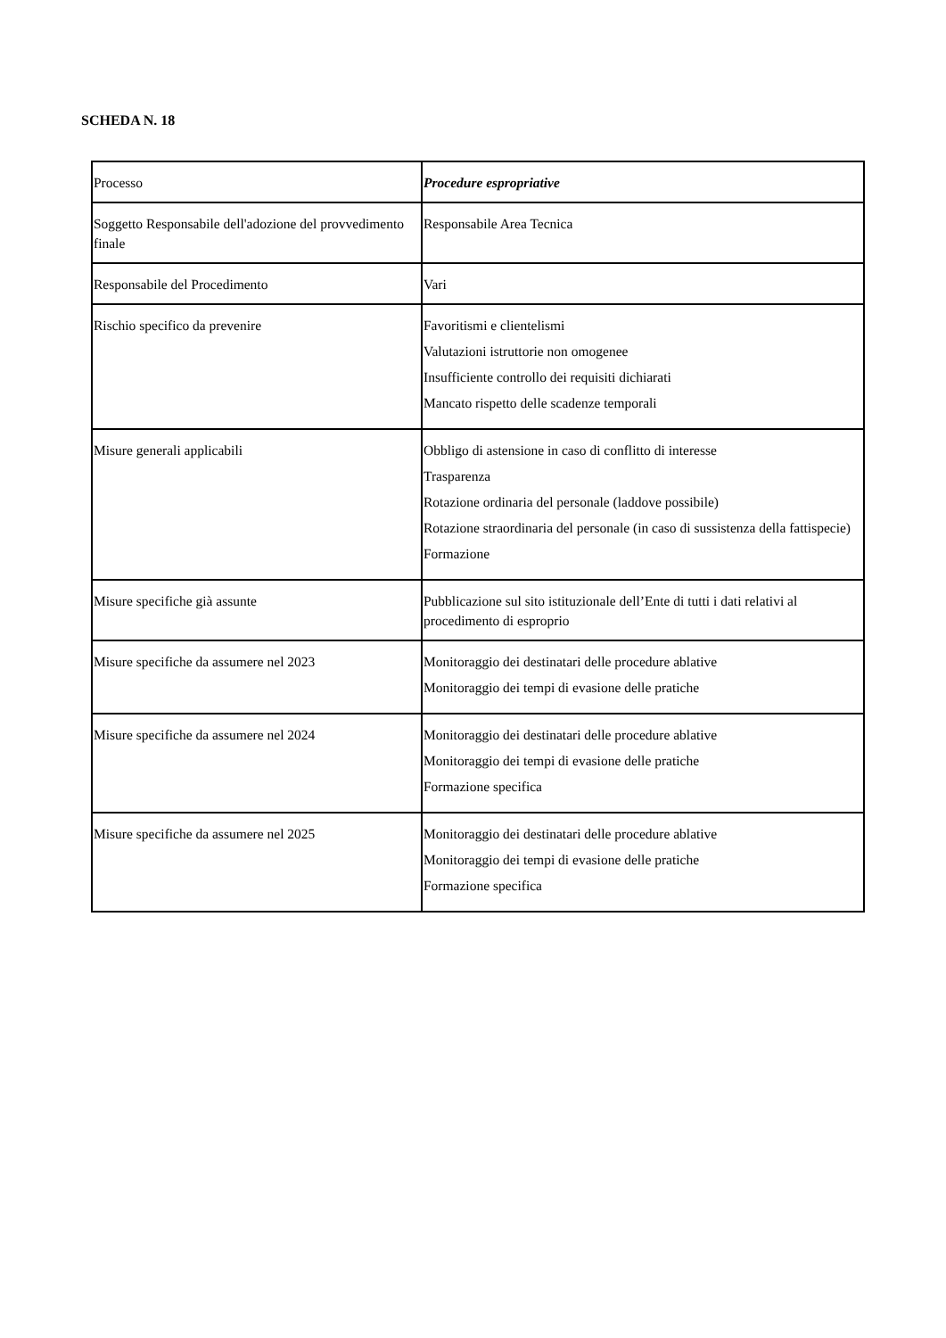SCHEDA N. 18
| Processo | Procedure espropriative |
| Soggetto Responsabile dell'adozione del provvedimento finale | Responsabile Area Tecnica |
| Responsabile del Procedimento | Vari |
| Rischio specifico da prevenire | Favoritismi e clientelismi Valutazioni istruttorie non omogenee Insufficiente controllo dei requisiti dichiarati Mancato rispetto delle scadenze temporali |
| Misure generali applicabili | Obbligo di astensione in caso di conflitto di interesse Trasparenza Rotazione ordinaria del personale (laddove possibile) Rotazione straordinaria del personale (in caso di sussistenza della fattispecie) Formazione |
| Misure specifiche già assunte | Pubblicazione sul sito istituzionale dell’Ente di tutti i dati relativi al procedimento di esproprio |
| Misure specifiche da assumere nel 2023 | Monitoraggio dei destinatari delle procedure ablative Monitoraggio dei tempi di evasione delle pratiche |
| Misure specifiche da assumere nel 2024 | Monitoraggio dei destinatari delle procedure ablative Monitoraggio dei tempi di evasione delle pratiche Formazione specifica |
| Misure specifiche da assumere nel 2025 | Monitoraggio dei destinatari delle procedure ablative Monitoraggio dei tempi di evasione delle pratiche Formazione specifica |